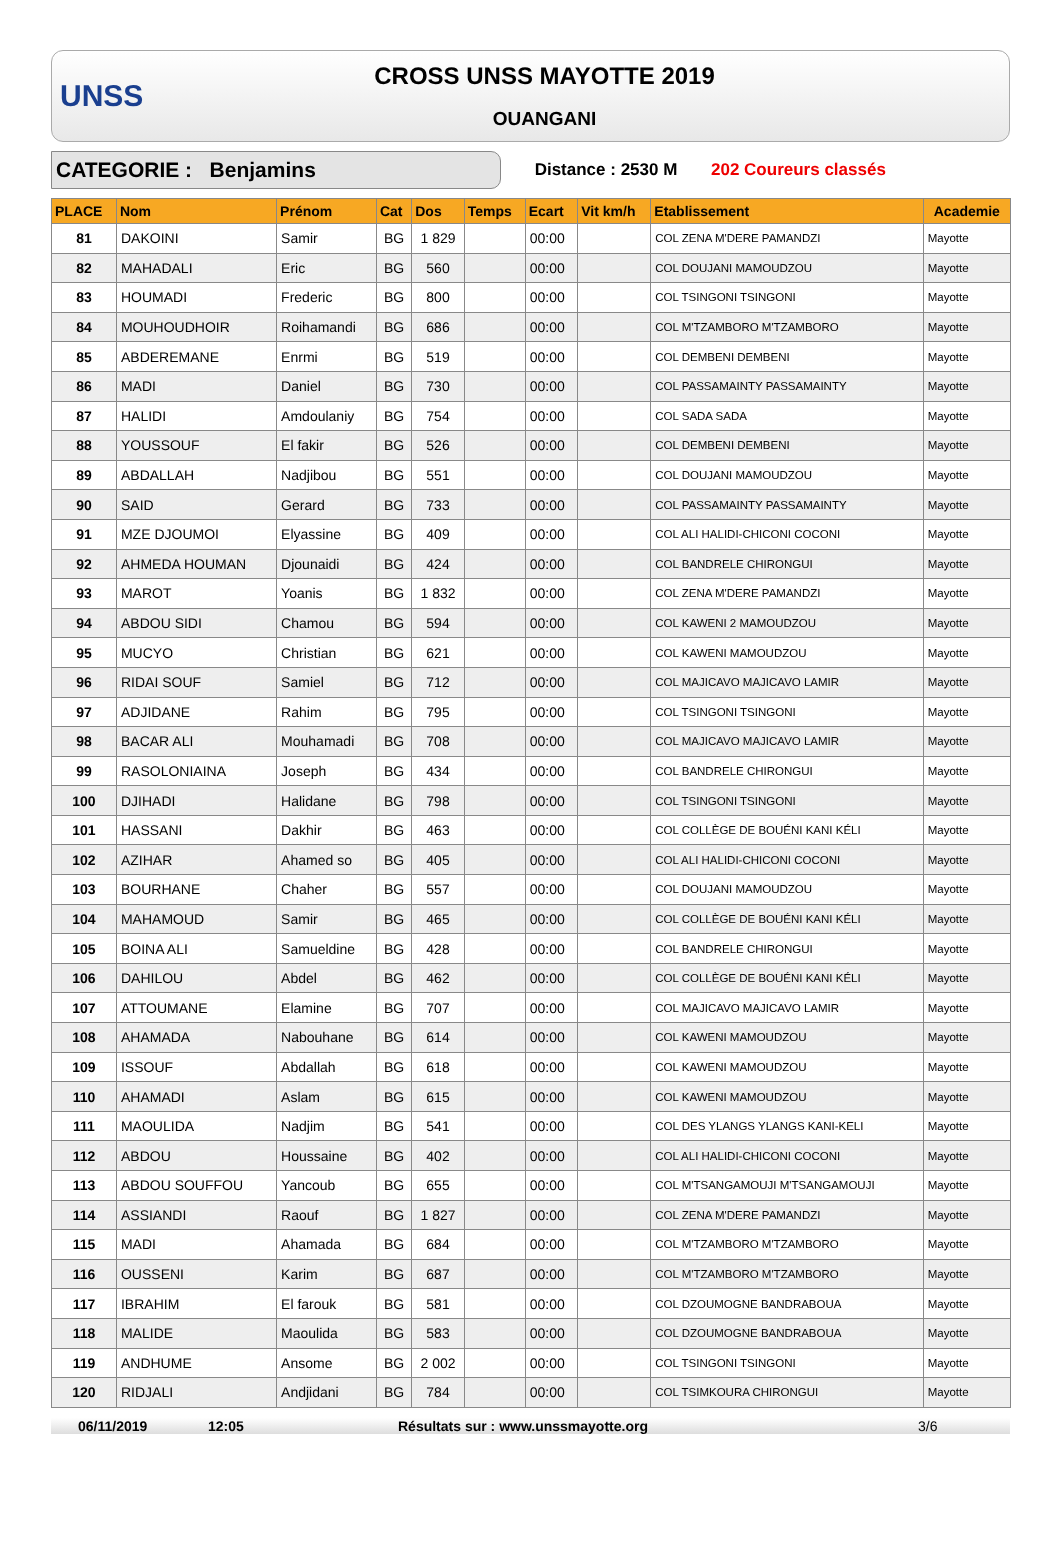UNSS
CROSS UNSS MAYOTTE 2019
OUANGANI
CATEGORIE : Benjamins
Distance : 2530 M 202 Coureurs classés
| PLACE | Nom | Prénom | Cat | Dos | Temps | Ecart | Vit km/h | Etablissement | Academie |
| --- | --- | --- | --- | --- | --- | --- | --- | --- | --- |
| 81 | DAKOINI | Samir | BG | 1 829 | | 00:00 | | COL ZENA M'DERE PAMANDZI | Mayotte |
| 82 | MAHADALI | Eric | BG | 560 | | 00:00 | | COL DOUJANI MAMOUDZOU | Mayotte |
| 83 | HOUMADI | Frederic | BG | 800 | | 00:00 | | COL TSINGONI TSINGONI | Mayotte |
| 84 | MOUHOUDHOIR | Roihamandi | BG | 686 | | 00:00 | | COL M'TZAMBORO M'TZAMBORO | Mayotte |
| 85 | ABDEREMANE | Enrmi | BG | 519 | | 00:00 | | COL DEMBENI DEMBENI | Mayotte |
| 86 | MADI | Daniel | BG | 730 | | 00:00 | | COL PASSAMAINTY PASSAMAINTY | Mayotte |
| 87 | HALIDI | Amdoulaniy | BG | 754 | | 00:00 | | COL SADA SADA | Mayotte |
| 88 | YOUSSOUF | El fakir | BG | 526 | | 00:00 | | COL DEMBENI DEMBENI | Mayotte |
| 89 | ABDALLAH | Nadjibou | BG | 551 | | 00:00 | | COL DOUJANI MAMOUDZOU | Mayotte |
| 90 | SAID | Gerard | BG | 733 | | 00:00 | | COL PASSAMAINTY PASSAMAINTY | Mayotte |
| 91 | MZE DJOUMOI | Elyassine | BG | 409 | | 00:00 | | COL ALI HALIDI-CHICONI COCONI | Mayotte |
| 92 | AHMEDA HOUMAN | Djounaidi | BG | 424 | | 00:00 | | COL BANDRELE CHIRONGUI | Mayotte |
| 93 | MAROT | Yoanis | BG | 1 832 | | 00:00 | | COL ZENA M'DERE PAMANDZI | Mayotte |
| 94 | ABDOU SIDI | Chamou | BG | 594 | | 00:00 | | COL KAWENI 2 MAMOUDZOU | Mayotte |
| 95 | MUCYO | Christian | BG | 621 | | 00:00 | | COL KAWENI MAMOUDZOU | Mayotte |
| 96 | RIDAI SOUF | Samiel | BG | 712 | | 00:00 | | COL MAJICAVO MAJICAVO LAMIR | Mayotte |
| 97 | ADJIDANE | Rahim | BG | 795 | | 00:00 | | COL TSINGONI TSINGONI | Mayotte |
| 98 | BACAR ALI | Mouhamadi | BG | 708 | | 00:00 | | COL MAJICAVO MAJICAVO LAMIR | Mayotte |
| 99 | RASOLONIAINA | Joseph | BG | 434 | | 00:00 | | COL BANDRELE CHIRONGUI | Mayotte |
| 100 | DJIHADI | Halidane | BG | 798 | | 00:00 | | COL TSINGONI TSINGONI | Mayotte |
| 101 | HASSANI | Dakhir | BG | 463 | | 00:00 | | COL COLLÈGE DE BOUÉNI KANI KÉLI | Mayotte |
| 102 | AZIHAR | Ahamed so | BG | 405 | | 00:00 | | COL ALI HALIDI-CHICONI COCONI | Mayotte |
| 103 | BOURHANE | Chaher | BG | 557 | | 00:00 | | COL DOUJANI MAMOUDZOU | Mayotte |
| 104 | MAHAMOUD | Samir | BG | 465 | | 00:00 | | COL COLLÈGE DE BOUÉNI KANI KÉLI | Mayotte |
| 105 | BOINA ALI | Samueldine | BG | 428 | | 00:00 | | COL BANDRELE CHIRONGUI | Mayotte |
| 106 | DAHILOU | Abdel | BG | 462 | | 00:00 | | COL COLLÈGE DE BOUÉNI KANI KÉLI | Mayotte |
| 107 | ATTOUMANE | Elamine | BG | 707 | | 00:00 | | COL MAJICAVO MAJICAVO LAMIR | Mayotte |
| 108 | AHAMADA | Nabouhane | BG | 614 | | 00:00 | | COL KAWENI MAMOUDZOU | Mayotte |
| 109 | ISSOUF | Abdallah | BG | 618 | | 00:00 | | COL KAWENI MAMOUDZOU | Mayotte |
| 110 | AHAMADI | Aslam | BG | 615 | | 00:00 | | COL KAWENI MAMOUDZOU | Mayotte |
| 111 | MAOULIDA | Nadjim | BG | 541 | | 00:00 | | COL DES YLANGS YLANGS KANI-KELI | Mayotte |
| 112 | ABDOU | Houssaine | BG | 402 | | 00:00 | | COL ALI HALIDI-CHICONI COCONI | Mayotte |
| 113 | ABDOU SOUFFOU | Yancoub | BG | 655 | | 00:00 | | COL M'TSANGAMOUJI M'TSANGAMOUJI | Mayotte |
| 114 | ASSIANDI | Raouf | BG | 1 827 | | 00:00 | | COL ZENA M'DERE PAMANDZI | Mayotte |
| 115 | MADI | Ahamada | BG | 684 | | 00:00 | | COL M'TZAMBORO M'TZAMBORO | Mayotte |
| 116 | OUSSENI | Karim | BG | 687 | | 00:00 | | COL M'TZAMBORO M'TZAMBORO | Mayotte |
| 117 | IBRAHIM | El farouk | BG | 581 | | 00:00 | | COL DZOUMOGNE BANDRABOUA | Mayotte |
| 118 | MALIDE | Maoulida | BG | 583 | | 00:00 | | COL DZOUMOGNE BANDRABOUA | Mayotte |
| 119 | ANDHUME | Ansome | BG | 2 002 | | 00:00 | | COL TSINGONI TSINGONI | Mayotte |
| 120 | RIDJALI | Andjidani | BG | 784 | | 00:00 | | COL TSIMKOURA CHIRONGUI | Mayotte |
06/11/2019 12:05 Résultats sur : www.unssmayotte.org 3/6